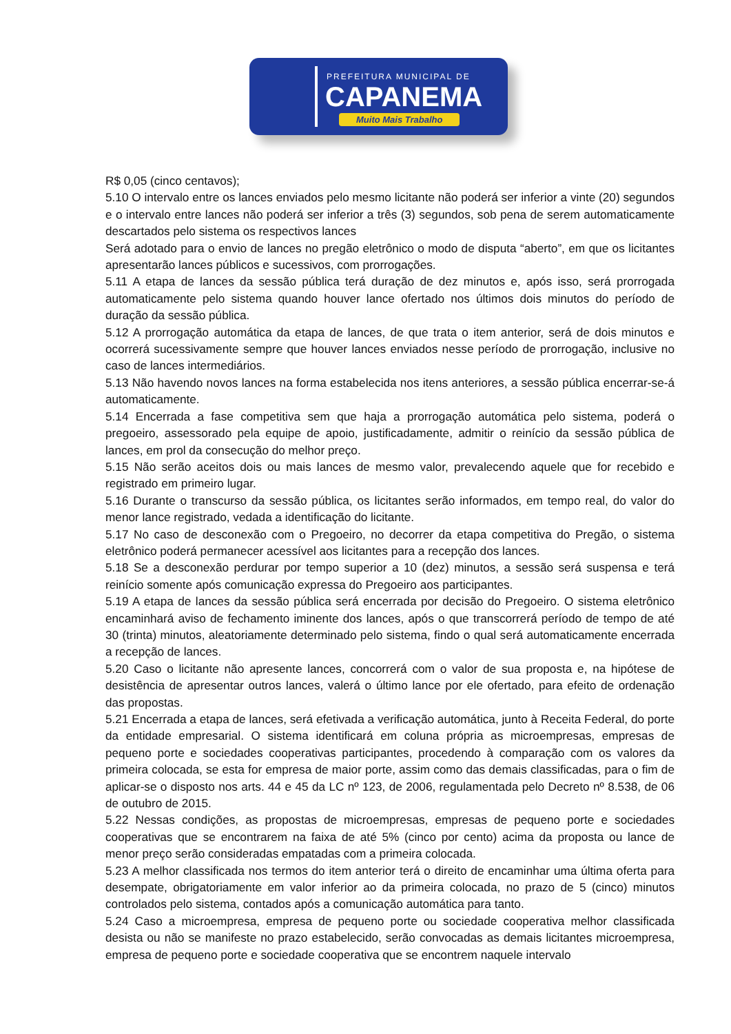PREFEITURA MUNICIPAL DE
CAPANEMA
Muito Mais Trabalho
R$ 0,05 (cinco centavos);
5.10 O intervalo entre os lances enviados pelo mesmo licitante não poderá ser inferior a vinte (20) segundos e o intervalo entre lances não poderá ser inferior a três (3) segundos, sob pena de serem automaticamente descartados pelo sistema os respectivos lances
Será adotado para o envio de lances no pregão eletrônico o modo de disputa “aberto”, em que os licitantes apresentarão lances públicos e sucessivos, com prorrogações.
5.11 A etapa de lances da sessão pública terá duração de dez minutos e, após isso, será prorrogada automaticamente pelo sistema quando houver lance ofertado nos últimos dois minutos do período de duração da sessão pública.
5.12 A prorrogação automática da etapa de lances, de que trata o item anterior, será de dois minutos e ocorrerá sucessivamente sempre que houver lances enviados nesse período de prorrogação, inclusive no caso de lances intermediários.
5.13 Não havendo novos lances na forma estabelecida nos itens anteriores, a sessão pública encerrar-se-á automaticamente.
5.14 Encerrada a fase competitiva sem que haja a prorrogação automática pelo sistema, poderá o pregoeiro, assessorado pela equipe de apoio, justificadamente, admitir o reinício da sessão pública de lances, em prol da consecução do melhor preço.
5.15 Não serão aceitos dois ou mais lances de mesmo valor, prevalecendo aquele que for recebido e registrado em primeiro lugar.
5.16 Durante o transcurso da sessão pública, os licitantes serão informados, em tempo real, do valor do menor lance registrado, vedada a identificação do licitante.
5.17 No caso de desconexão com o Pregoeiro, no decorrer da etapa competitiva do Pregão, o sistema eletrônico poderá permanecer acessível aos licitantes para a recepção dos lances.
5.18 Se a desconexão perdurar por tempo superior a 10 (dez) minutos, a sessão será suspensa e terá reinício somente após comunicação expressa do Pregoeiro aos participantes.
5.19 A etapa de lances da sessão pública será encerrada por decisão do Pregoeiro. O sistema eletrônico encaminhará aviso de fechamento iminente dos lances, após o que transcorrerá período de tempo de até 30 (trinta) minutos, aleatoriamente determinado pelo sistema, findo o qual será automaticamente encerrada a recepção de lances.
5.20 Caso o licitante não apresente lances, concorrerá com o valor de sua proposta e, na hipótese de desistência de apresentar outros lances, valerá o último lance por ele ofertado, para efeito de ordenação das propostas.
5.21 Encerrada a etapa de lances, será efetivada a verificação automática, junto à Receita Federal, do porte da entidade empresarial. O sistema identificará em coluna própria as microempresas, empresas de pequeno porte e sociedades cooperativas participantes, procedendo à comparação com os valores da primeira colocada, se esta for empresa de maior porte, assim como das demais classificadas, para o fim de aplicar-se o disposto nos arts. 44 e 45 da LC nº 123, de 2006, regulamentada pelo Decreto nº 8.538, de 06 de outubro de 2015.
5.22 Nessas condições, as propostas de microempresas, empresas de pequeno porte e sociedades cooperativas que se encontrarem na faixa de até 5% (cinco por cento) acima da proposta ou lance de menor preço serão consideradas empatadas com a primeira colocada.
5.23 A melhor classificada nos termos do item anterior terá o direito de encaminhar uma última oferta para desempate, obrigatoriamente em valor inferior ao da primeira colocada, no prazo de 5 (cinco) minutos controlados pelo sistema, contados após a comunicação automática para tanto.
5.24 Caso a microempresa, empresa de pequeno porte ou sociedade cooperativa melhor classificada desista ou não se manifeste no prazo estabelecido, serão convocadas as demais licitantes microempresa, empresa de pequeno porte e sociedade cooperativa que se encontrem naquele intervalo